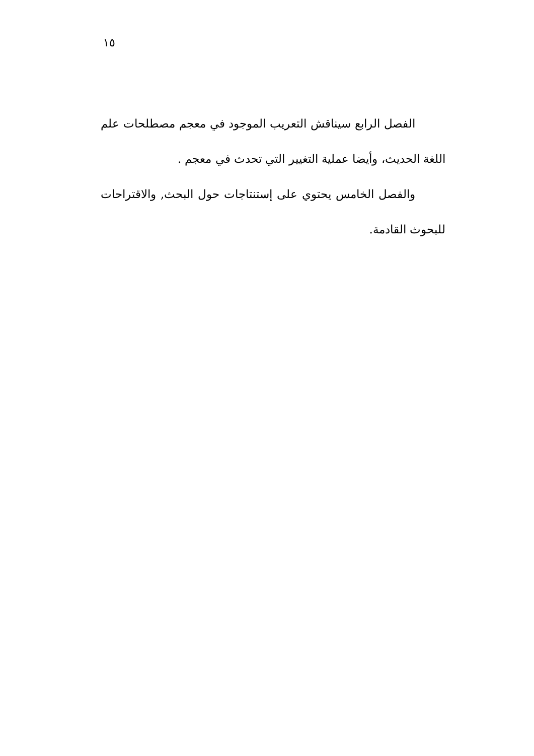١٥
الفصل الرابع سيناقش التعريب الموجود في معجم مصطلحات علم اللغة الحديث، وأيضا عملية التغيير التي تحدث في معجم .
والفصل الخامس يحتوي على إستنتاجات حول البحث, والاقتراحات للبحوث القادمة.